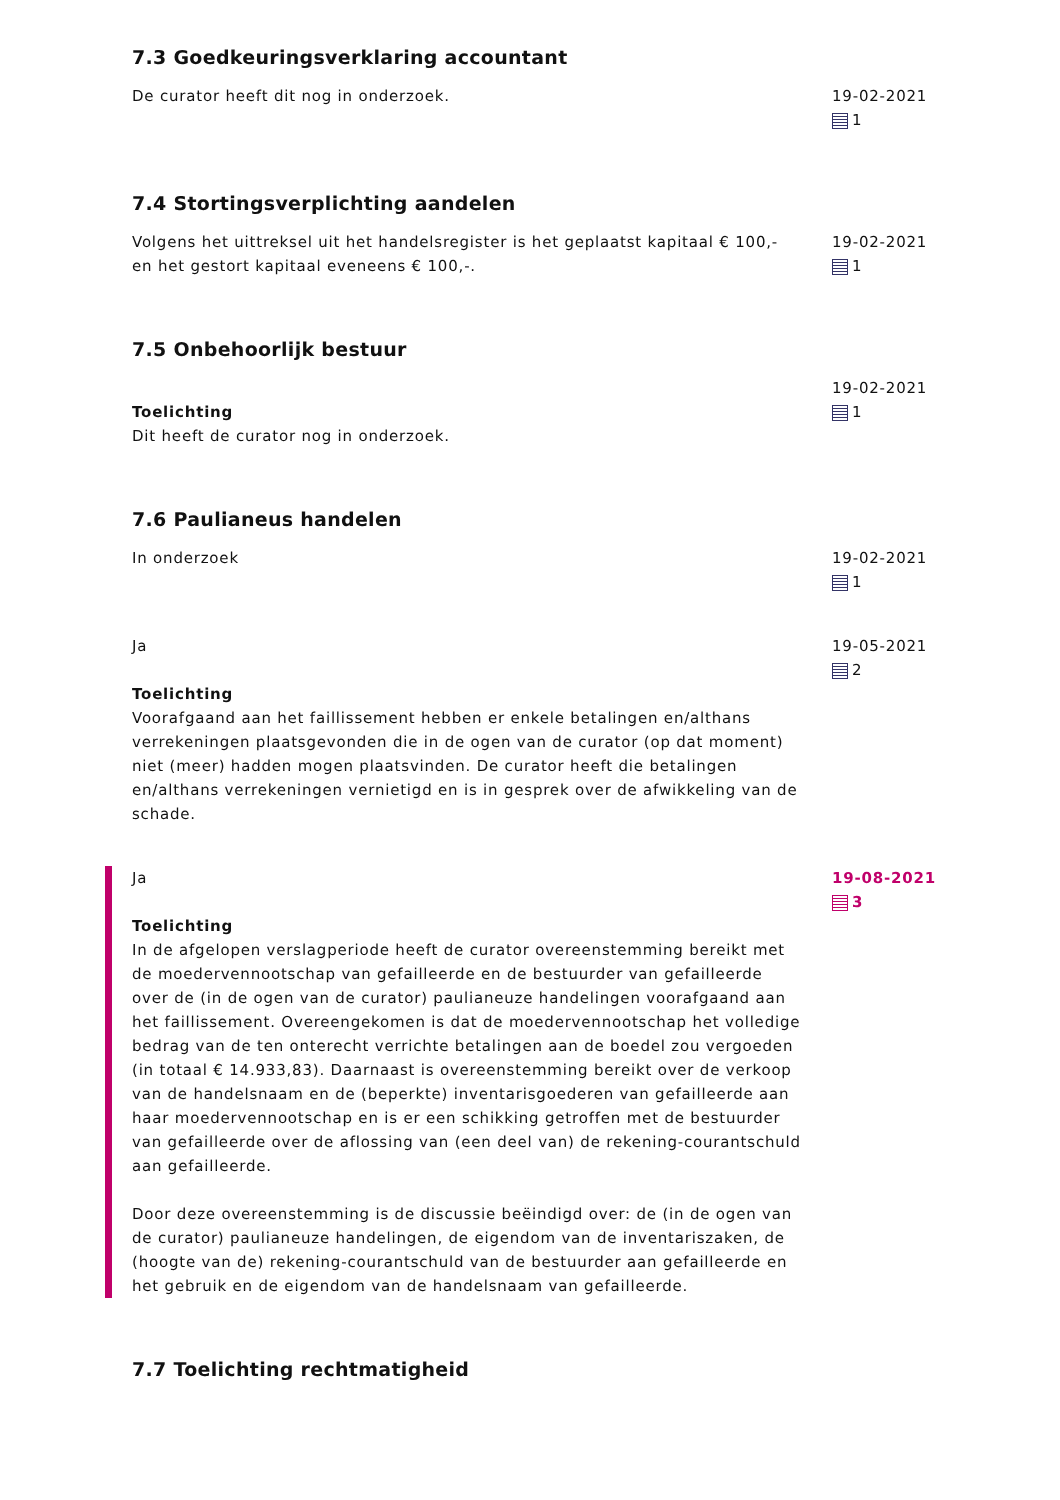7.3 Goedkeuringsverklaring accountant
De curator heeft dit nog in onderzoek. 19-02-2021
1
7.4 Stortingsverplichting aandelen
Volgens het uittreksel uit het handelsregister is het geplaatst kapitaal € 100,- en het gestort kapitaal eveneens € 100,-.
19-02-2021
1
7.5 Onbehoorlijk bestuur
Toelichting
Dit heeft de curator nog in onderzoek.
19-02-2021
1
7.6 Paulianeus handelen
In onderzoek 19-02-2021
1
Ja
Toelichting
Voorafgaand aan het faillissement hebben er enkele betalingen en/althans verrekeningen plaatsgevonden die in de ogen van de curator (op dat moment) niet (meer) hadden mogen plaatsvinden. De curator heeft die betalingen en/althans verrekeningen vernietigd en is in gesprek over de afwikkeling van de schade.
19-05-2021
2
Ja
Toelichting
In de afgelopen verslagperiode heeft de curator overeenstemming bereikt met de moedervennootschap van gefailleerde en de bestuurder van gefailleerde over de (in de ogen van de curator) paulianeuze handelingen voorafgaand aan het faillissement. Overeengekomen is dat de moedervennootschap het volledige bedrag van de ten onterecht verrichte betalingen aan de boedel zou vergoeden (in totaal € 14.933,83). Daarnaast is overeenstemming bereikt over de verkoop van de handelsnaam en de (beperkte) inventarisgoederen van gefailleerde aan haar moedervennootschap en is er een schikking getroffen met de bestuurder van gefailleerde over de aflossing van (een deel van) de rekening-courantschuld aan gefailleerde.
Door deze overeenstemming is de discussie beëindigd over: de (in de ogen van de curator) paulianeuze handelingen, de eigendom van de inventariszaken, de (hoogte van de) rekening-courantschuld van de bestuurder aan gefailleerde en het gebruik en de eigendom van de handelsnaam van gefailleerde.
19-08-2021
3
7.7 Toelichting rechtmatigheid